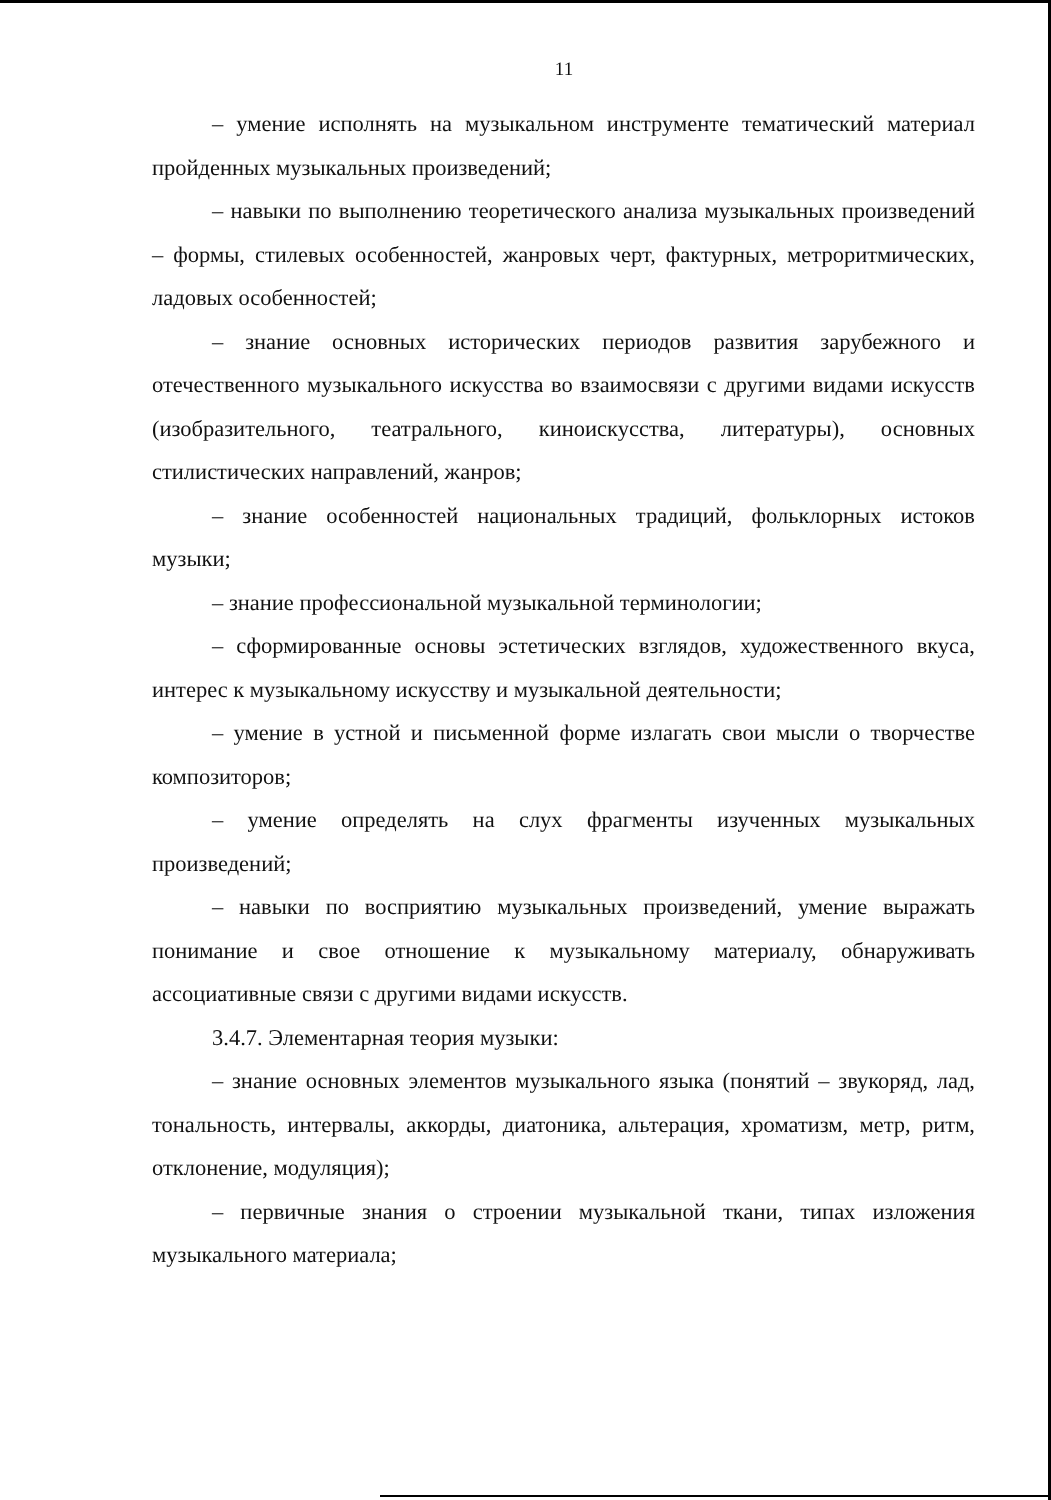11
– умение исполнять на музыкальном инструменте тематический материал пройденных музыкальных произведений;
– навыки по выполнению теоретического анализа музыкальных произведений – формы, стилевых особенностей, жанровых черт, фактурных, метроритмических, ладовых особенностей;
– знание основных исторических периодов развития зарубежного и отечественного музыкального искусства во взаимосвязи с другими видами искусств (изобразительного, театрального, киноискусства, литературы), основных стилистических направлений, жанров;
– знание особенностей национальных традиций, фольклорных истоков музыки;
– знание профессиональной музыкальной терминологии;
– сформированные основы эстетических взглядов, художественного вкуса, интерес к музыкальному искусству и музыкальной деятельности;
– умение в устной и письменной форме излагать свои мысли о творчестве композиторов;
– умение определять на слух фрагменты изученных музыкальных произведений;
– навыки по восприятию музыкальных произведений, умение выражать понимание и свое отношение к музыкальному материалу, обнаруживать ассоциативные связи с другими видами искусств.
3.4.7. Элементарная теория музыки:
– знание основных элементов музыкального языка (понятий – звукоряд, лад, тональность, интервалы, аккорды, диатоника, альтерация, хроматизм, метр, ритм, отклонение, модуляция);
– первичные знания о строении музыкальной ткани, типах изложения музыкального материала;